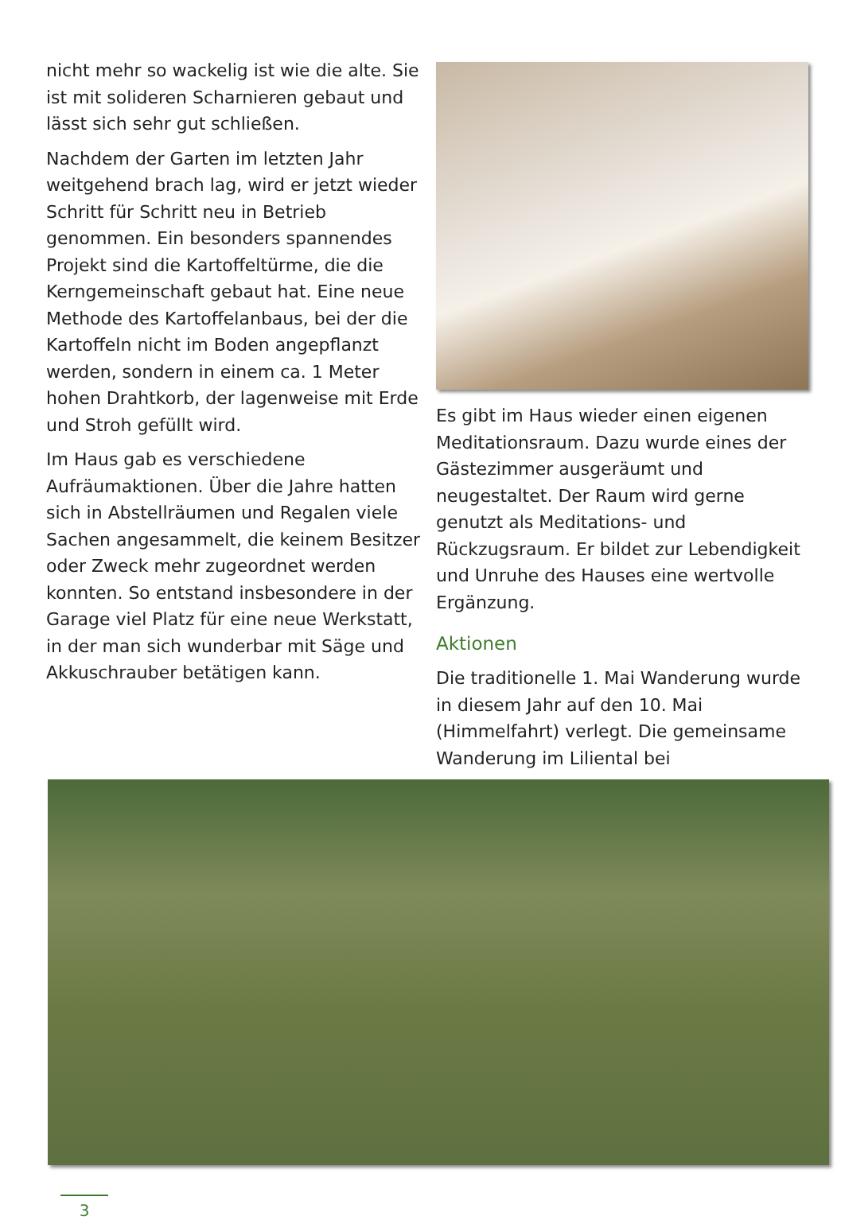nicht mehr so wackelig ist wie die alte. Sie ist mit solideren Scharnieren gebaut und lässt sich sehr gut schließen.
Nachdem der Garten im letzten Jahr weitgehend brach lag, wird er jetzt wieder Schritt für Schritt neu in Betrieb genommen. Ein besonders spannendes Projekt sind die Kartoffeltürme, die die Kerngemeinschaft gebaut hat. Eine neue Methode des Kartoffelanbaus, bei der die Kartoffeln nicht im Boden angepflanzt werden, sondern in einem ca. 1 Meter hohen Drahtkorb, der lagenweise mit Erde und Stroh gefüllt wird.
Im Haus gab es verschiedene Aufräumaktionen. Über die Jahre hatten sich in Abstellräumen und Regalen viele Sachen angesammelt, die keinem Besitzer oder Zweck mehr zugeordnet werden konnten. So entstand insbesondere in der Garage viel Platz für eine neue Werkstatt, in der man sich wunderbar mit Säge und Akkuschrauber betätigen kann.
Es gibt im Haus wieder einen eigenen Meditationsraum. Dazu wurde eines der Gästezimmer ausgeräumt und neugestaltet. Der Raum wird gerne genutzt als Meditations- und Rückzugsraum. Er bildet zur Lebendigkeit und Unruhe des Hauses eine wertvolle Ergänzung.
Aktionen
Die traditionelle 1. Mai Wanderung wurde in diesem Jahr auf den 10. Mai (Himmelfahrt) verlegt. Die gemeinsame Wanderung im Liliental bei
3